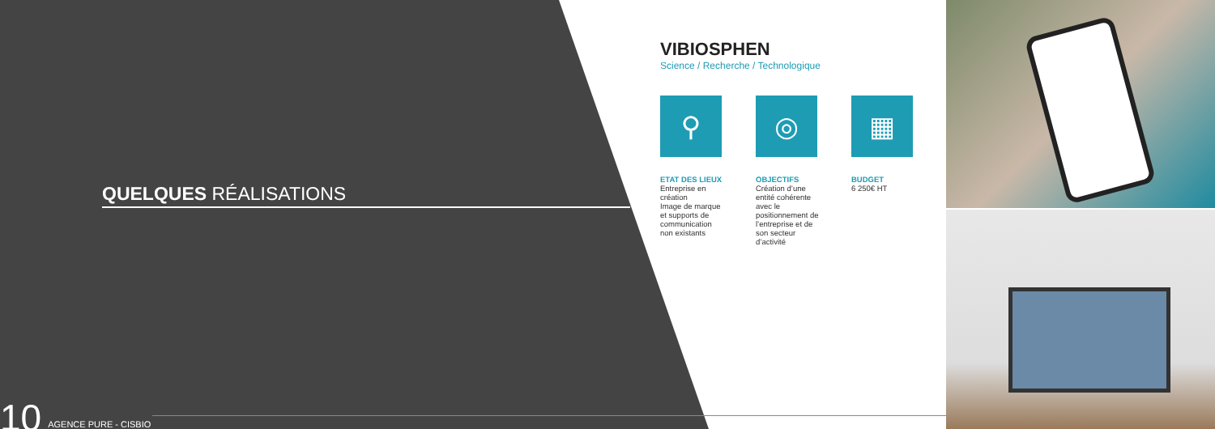QUELQUES RÉALISATIONS
10 AGENCE PURE - CISBIO
VIBIOSPHEN
Science / Recherche / Technologique
⚲
ETAT DES LIEUX
Entreprise en création
Image de marque et supports de communication non existants
◎
OBJECTIFS
Création d’une entité cohérente avec le positionnement de l’entreprise et de son secteur d’activité
▦
BUDGET
6 250€ HT